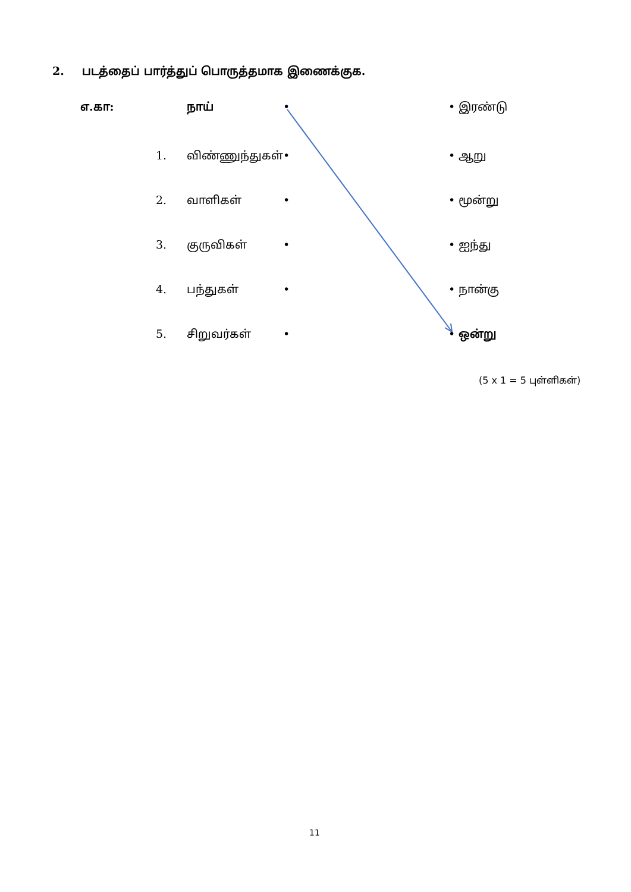2. படத்தைப் பார்த்துப் பொருத்தமாக இணைக்குக.
எ.கா: நாய் • • இரண்டு
1. விண்ணுந்துகள் • • ஆறு
2. வாளிகள் • • மூன்று
3. குருவிகள் • • ஐந்து
4. பந்துகள் • • நான்கு
5. சிறுவர்கள் • • ஒன்று
(5 x 1 = 5 புள்ளிகள்)
11